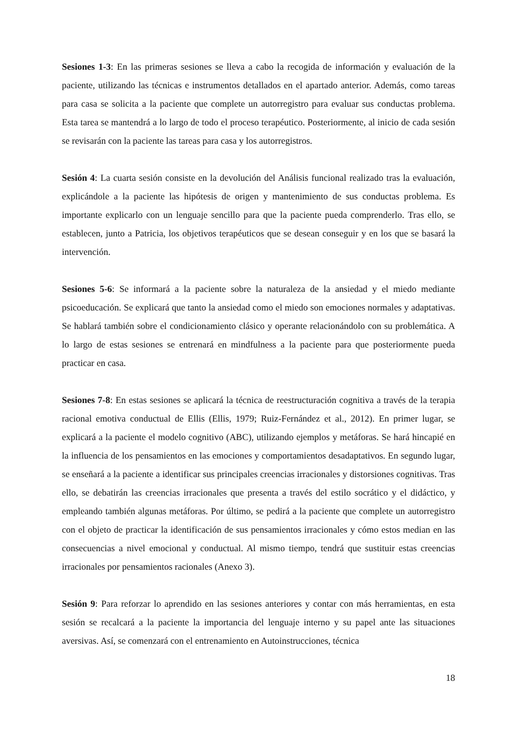Sesiones 1-3: En las primeras sesiones se lleva a cabo la recogida de información y evaluación de la paciente, utilizando las técnicas e instrumentos detallados en el apartado anterior. Además, como tareas para casa se solicita a la paciente que complete un autorregistro para evaluar sus conductas problema. Esta tarea se mantendrá a lo largo de todo el proceso terapéutico. Posteriormente, al inicio de cada sesión se revisarán con la paciente las tareas para casa y los autorregistros.
Sesión 4: La cuarta sesión consiste en la devolución del Análisis funcional realizado tras la evaluación, explicándole a la paciente las hipótesis de origen y mantenimiento de sus conductas problema. Es importante explicarlo con un lenguaje sencillo para que la paciente pueda comprenderlo. Tras ello, se establecen, junto a Patricia, los objetivos terapéuticos que se desean conseguir y en los que se basará la intervención.
Sesiones 5-6: Se informará a la paciente sobre la naturaleza de la ansiedad y el miedo mediante psicoeducación. Se explicará que tanto la ansiedad como el miedo son emociones normales y adaptativas. Se hablará también sobre el condicionamiento clásico y operante relacionándolo con su problemática. A lo largo de estas sesiones se entrenará en mindfulness a la paciente para que posteriormente pueda practicar en casa.
Sesiones 7-8: En estas sesiones se aplicará la técnica de reestructuración cognitiva a través de la terapia racional emotiva conductual de Ellis (Ellis, 1979; Ruiz-Fernández et al., 2012). En primer lugar, se explicará a la paciente el modelo cognitivo (ABC), utilizando ejemplos y metáforas. Se hará hincapié en la influencia de los pensamientos en las emociones y comportamientos desadaptativos. En segundo lugar, se enseñará a la paciente a identificar sus principales creencias irracionales y distorsiones cognitivas. Tras ello, se debatirán las creencias irracionales que presenta a través del estilo socrático y el didáctico, y empleando también algunas metáforas. Por último, se pedirá a la paciente que complete un autorregistro con el objeto de practicar la identificación de sus pensamientos irracionales y cómo estos median en las consecuencias a nivel emocional y conductual. Al mismo tiempo, tendrá que sustituir estas creencias irracionales por pensamientos racionales (Anexo 3).
Sesión 9: Para reforzar lo aprendido en las sesiones anteriores y contar con más herramientas, en esta sesión se recalcará a la paciente la importancia del lenguaje interno y su papel ante las situaciones aversivas. Así, se comenzará con el entrenamiento en Autoinstrucciones, técnica
18